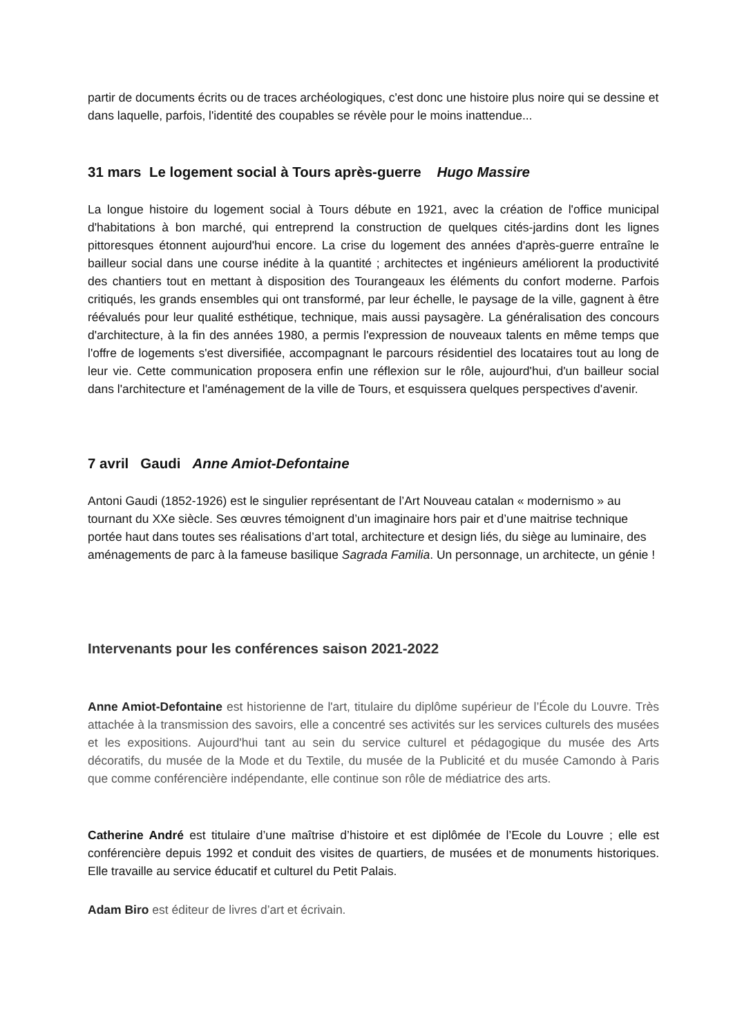partir de documents écrits ou de traces archéologiques, c'est donc une histoire plus noire qui se dessine et dans laquelle, parfois, l'identité des coupables se révèle pour le moins inattendue...
31 mars Le logement social à Tours après-guerre Hugo Massire
La longue histoire du logement social à Tours débute en 1921, avec la création de l'office municipal d'habitations à bon marché, qui entreprend la construction de quelques cités-jardins dont les lignes pittoresques étonnent aujourd'hui encore. La crise du logement des années d'après-guerre entraîne le bailleur social dans une course inédite à la quantité ; architectes et ingénieurs améliorent la productivité des chantiers tout en mettant à disposition des Tourangeaux les éléments du confort moderne. Parfois critiqués, les grands ensembles qui ont transformé, par leur échelle, le paysage de la ville, gagnent à être réévalués pour leur qualité esthétique, technique, mais aussi paysagère. La généralisation des concours d'architecture, à la fin des années 1980, a permis l'expression de nouveaux talents en même temps que l'offre de logements s'est diversifiée, accompagnant le parcours résidentiel des locataires tout au long de leur vie. Cette communication proposera enfin une réflexion sur le rôle, aujourd'hui, d'un bailleur social dans l'architecture et l'aménagement de la ville de Tours, et esquissera quelques perspectives d'avenir.
7 avril Gaudi Anne Amiot-Defontaine
Antoni Gaudi (1852-1926) est le singulier représentant de l’Art Nouveau catalan « modernismo » au tournant du XXe siècle. Ses œuvres témoignent d’un imaginaire hors pair et d’une maitrise technique portée haut dans toutes ses réalisations d’art total, architecture et design liés, du siège au luminaire, des aménagements de parc à la fameuse basilique Sagrada Familia. Un personnage, un architecte, un génie !
Intervenants pour les conférences saison 2021-2022
Anne Amiot-Defontaine est historienne de l'art, titulaire du diplôme supérieur de l’École du Louvre. Très attachée à la transmission des savoirs, elle a concentré ses activités sur les services culturels des musées et les expositions. Aujourd'hui tant au sein du service culturel et pédagogique du musée des Arts décoratifs, du musée de la Mode et du Textile, du musée de la Publicité et du musée Camondo à Paris que comme conférencière indépendante, elle continue son rôle de médiatrice des arts.
Catherine André est titulaire d’une maîtrise d’histoire et est diplômée de l’Ecole du Louvre ; elle est conférencière depuis 1992 et conduit des visites de quartiers, de musées et de monuments historiques. Elle travaille au service éducatif et culturel du Petit Palais.
Adam Biro est éditeur de livres d’art et écrivain.